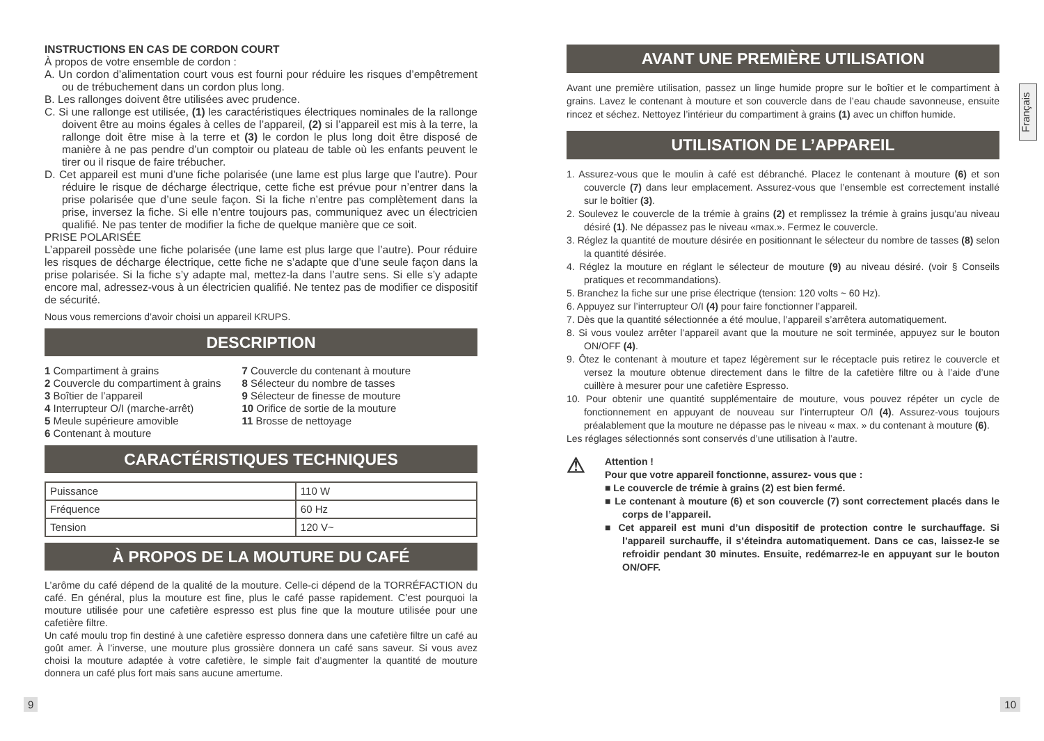INSTRUCTIONS EN CAS DE CORDON COURT
À propos de votre ensemble de cordon :
A. Un cordon d’alimentation court vous est fourni pour réduire les risques d’empêtrement ou de trébuchement dans un cordon plus long.
B. Les rallonges doivent être utilisées avec prudence.
C. Si une rallonge est utilisée, (1) les caractéristiques électriques nominales de la rallonge doivent être au moins égales à celles de l’appareil, (2) si l’appareil est mis à la terre, la rallonge doit être mise à la terre et (3) le cordon le plus long doit être disposé de manière à ne pas pendre d’un comptoir ou plateau de table où les enfants peuvent le tirer ou il risque de faire trébucher.
D. Cet appareil est muni d’une fiche polarisée (une lame est plus large que l’autre). Pour réduire le risque de décharge électrique, cette fiche est prévue pour n’entrer dans la prise polarisée que d’une seule façon. Si la fiche n’entre pas complètement dans la prise, inversez la fiche. Si elle n’entre toujours pas, communiquez avec un électricien qualifié. Ne pas tenter de modifier la fiche de quelque manière que ce soit.
PRISE POLARISÉE
L’appareil possède une fiche polarisée (une lame est plus large que l’autre). Pour réduire les risques de décharge électrique, cette fiche ne s’adapte que d’une seule façon dans la prise polarisée. Si la fiche s’y adapte mal, mettez-la dans l’autre sens. Si elle s’y adapte encore mal, adressez-vous à un électricien qualifié. Ne tentez pas de modifier ce dispositif de sécurité.
Nous vous remercions d’avoir choisi un appareil KRUPS.
DESCRIPTION
1 Compartiment à grains
2 Couvercle du compartiment à grains
3 Boîtier de l’appareil
4 Interrupteur O/I (marche-arrêt)
5 Meule supérieure amovible
6 Contenant à mouture
7 Couvercle du contenant à mouture
8 Sélecteur du nombre de tasses
9 Sélecteur de finesse de mouture
10 Orifice de sortie de la mouture
11 Brosse de nettoyage
CARACTÉRISTIQUES TECHNIQUES
| Puissance | 110 W |
| Fréquence | 60 Hz |
| Tension | 120 V~ |
À PROPOS DE LA MOUTURE DU CAFÉ
L’arôme du café dépend de la qualité de la mouture. Celle-ci dépend de la TORRÉFACTION du café. En général, plus la mouture est fine, plus le café passe rapidement. C’est pourquoi la mouture utilisée pour une cafetière espresso est plus fine que la mouture utilisée pour une cafetière filtre.
Un café moulu trop fin destiné à une cafetière espresso donnera dans une cafetière filtre un café au goût amer. À l’inverse, une mouture plus grossière donnera un café sans saveur. Si vous avez choisi la mouture adaptée à votre cafetière, le simple fait d’augmenter la quantité de mouture donnera un café plus fort mais sans aucune amertume.
9
AVANT UNE PREMIÈRE UTILISATION
Avant une première utilisation, passez un linge humide propre sur le boîtier et le compartiment à grains. Lavez le contenant à mouture et son couvercle dans de l’eau chaude savonneuse, ensuite rincez et séchez. Nettoyez l’intérieur du compartiment à grains (1) avec un chiffon humide.
UTILISATION DE L’APPAREIL
1. Assurez-vous que le moulin à café est débranché. Placez le contenant à mouture (6) et son couvercle (7) dans leur emplacement. Assurez-vous que l’ensemble est correctement installé sur le boîtier (3).
2. Soulevez le couvercle de la trémie à grains (2) et remplissez la trémie à grains jusqu’au niveau désiré (1). Ne dépassez pas le niveau «max.». Fermez le couvercle.
3. Réglez la quantité de mouture désirée en positionnant le sélecteur du nombre de tasses (8) selon la quantité désirée.
4. Réglez la mouture en réglant le sélecteur de mouture (9) au niveau désiré. (voir § Conseils pratiques et recommandations).
5. Branchez la fiche sur une prise électrique (tension: 120 volts ~ 60 Hz).
6. Appuyez sur l’interrupteur O/I (4) pour faire fonctionner l’appareil.
7. Dès que la quantité sélectionnée a été moulue, l’appareil s’arrêtera automatiquement.
8. Si vous voulez arrêter l’appareil avant que la mouture ne soit terminée, appuyez sur le bouton ON/OFF (4).
9. Ôtez le contenant à mouture et tapez légèrement sur le réceptacle puis retirez le couvercle et versez la mouture obtenue directement dans le filtre de la cafetière filtre ou à l’aide d’une cuillère à mesurer pour une cafetière Espresso.
10. Pour obtenir une quantité supplémentaire de mouture, vous pouvez répéter un cycle de fonctionnement en appuyant de nouveau sur l’interrupteur O/I (4). Assurez-vous toujours préalablement que la mouture ne dépasse pas le niveau « max. » du contenant à mouture (6).
Les réglages sélectionnés sont conservés d’une utilisation à l’autre.
⚠
Attention !
Pour que votre appareil fonctionne, assurez- vous que :
■ Le couvercle de trémie à grains (2) est bien fermé.
■ Le contenant à mouture (6) et son couvercle (7) sont correctement placés dans le corps de l’appareil.
■ Cet appareil est muni d’un dispositif de protection contre le surchauffage. Si l’appareil surchauffe, il s’éteindra automatiquement. Dans ce cas, laissez-le se refroidir pendant 30 minutes. Ensuite, redémarrez-le en appuyant sur le bouton ON/OFF.
10
Français